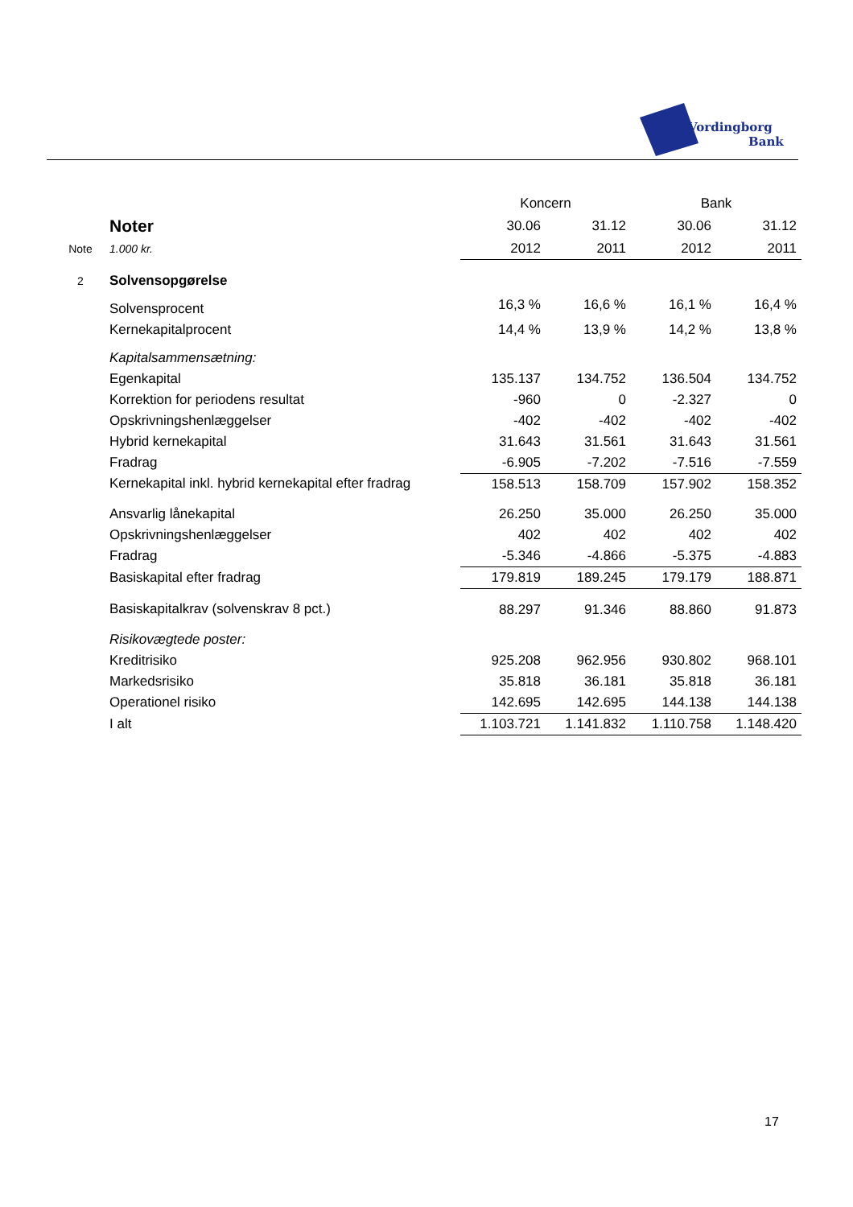Vordingborg
Bank
| | | Koncern | | Bank | |
| | Noter | 30.06 | 31.12 | 30.06 | 31.12 |
| Note | 1.000 kr. | 2012 | 2011 | 2012 | 2011 |
| 2 | Solvensopgørelse | | | | |
| | Solvensprocent | 16,3 % | 16,6 % | 16,1 % | 16,4 % |
| | Kernekapitalprocent | 14,4 % | 13,9 % | 14,2 % | 13,8 % |
| | Kapitalsammensætning: | | | | |
| | Egenkapital | 135.137 | 134.752 | 136.504 | 134.752 |
| | Korrektion for periodens resultat | -960 | 0 | -2.327 | 0 |
| | Opskrivningshenlæggelser | -402 | -402 | -402 | -402 |
| | Hybrid kernekapital | 31.643 | 31.561 | 31.643 | 31.561 |
| | Fradrag | -6.905 | -7.202 | -7.516 | -7.559 |
| | Kernekapital inkl. hybrid kernekapital efter fradrag | 158.513 | 158.709 | 157.902 | 158.352 |
| | Ansvarlig lånekapital | 26.250 | 35.000 | 26.250 | 35.000 |
| | Opskrivningshenlæggelser | 402 | 402 | 402 | 402 |
| | Fradrag | -5.346 | -4.866 | -5.375 | -4.883 |
| | Basiskapital efter fradrag | 179.819 | 189.245 | 179.179 | 188.871 |
| | Basiskapitalkrav (solvenskrav 8 pct.) | 88.297 | 91.346 | 88.860 | 91.873 |
| | Risikovægtede poster: | | | | |
| | Kreditrisiko | 925.208 | 962.956 | 930.802 | 968.101 |
| | Markedsrisiko | 35.818 | 36.181 | 35.818 | 36.181 |
| | Operationel risiko | 142.695 | 142.695 | 144.138 | 144.138 |
| | I alt | 1.103.721 | 1.141.832 | 1.110.758 | 1.148.420 |
17